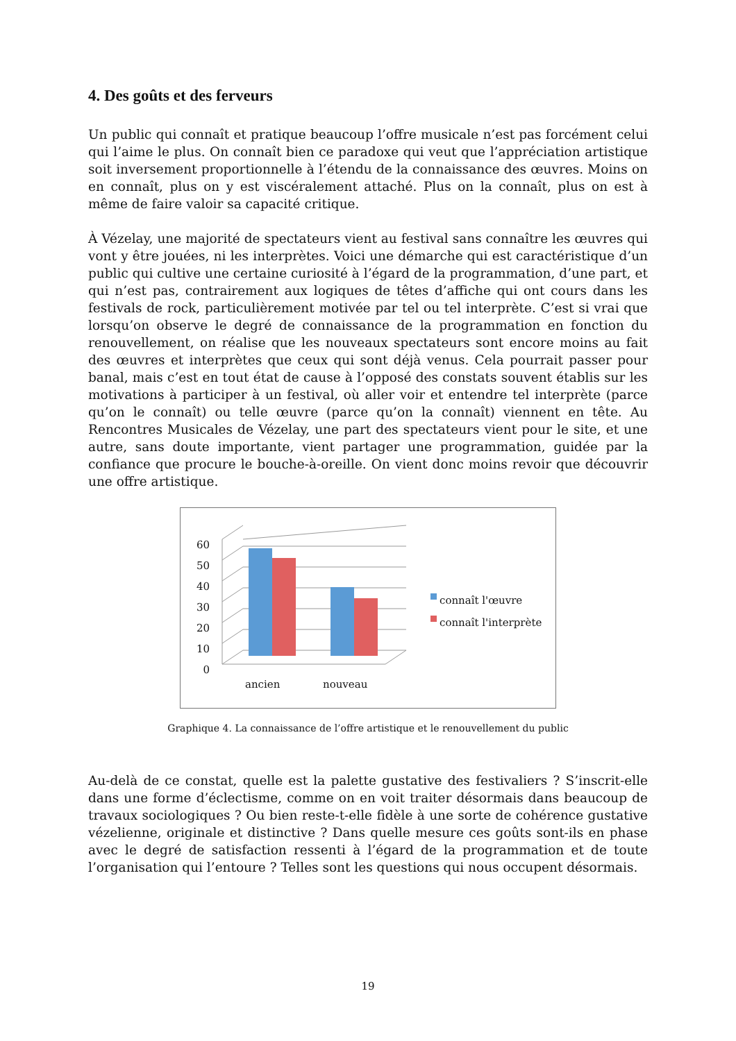4. Des goûts et des ferveurs
Un public qui connaît et pratique beaucoup l’offre musicale n’est pas forcément celui qui l’aime le plus. On connaît bien ce paradoxe qui veut que l’appréciation artistique soit inversement proportionnelle à l’étendu de la connaissance des œuvres. Moins on en connaît, plus on y est viscéralement attaché. Plus on la connaît, plus on est à même de faire valoir sa capacité critique.
À Vézelay, une majorité de spectateurs vient au festival sans connaître les œuvres qui vont y être jouées, ni les interprètes. Voici une démarche qui est caractéristique d’un public qui cultive une certaine curiosité à l’égard de la programmation, d’une part, et qui n’est pas, contrairement aux logiques de têtes d’affiche qui ont cours dans les festivals de rock, particulièrement motivée par tel ou tel interprète. C’est si vrai que lorsqu’on observe le degré de connaissance de la programmation en fonction du renouvellement, on réalise que les nouveaux spectateurs sont encore moins au fait des œuvres et interprètes que ceux qui sont déjà venus. Cela pourrait passer pour banal, mais c’est en tout état de cause à l’opposé des constats souvent établis sur les motivations à participer à un festival, où aller voir et entendre tel interprète (parce qu’on le connaît) ou telle œuvre (parce qu’on la connaît) viennent en tête. Au Rencontres Musicales de Vézelay, une part des spectateurs vient pour le site, et une autre, sans doute importante, vient partager une programmation, guidée par la confiance que procure le bouche-à-oreille. On vient donc moins revoir que découvrir une offre artistique.
60
50
40
30
20
10
0
ancien nouveau
connaît l'œuvre
connaît l'interprète
Graphique 4. La connaissance de l’offre artistique et le renouvellement du public
Au-delà de ce constat, quelle est la palette gustative des festivaliers ? S’inscrit-elle dans une forme d’éclectisme, comme on en voit traiter désormais dans beaucoup de travaux sociologiques ? Ou bien reste-t-elle fidèle à une sorte de cohérence gustative vézelienne, originale et distinctive ? Dans quelle mesure ces goûts sont-ils en phase avec le degré de satisfaction ressenti à l’égard de la programmation et de toute l’organisation qui l’entoure ? Telles sont les questions qui nous occupent désormais.
19